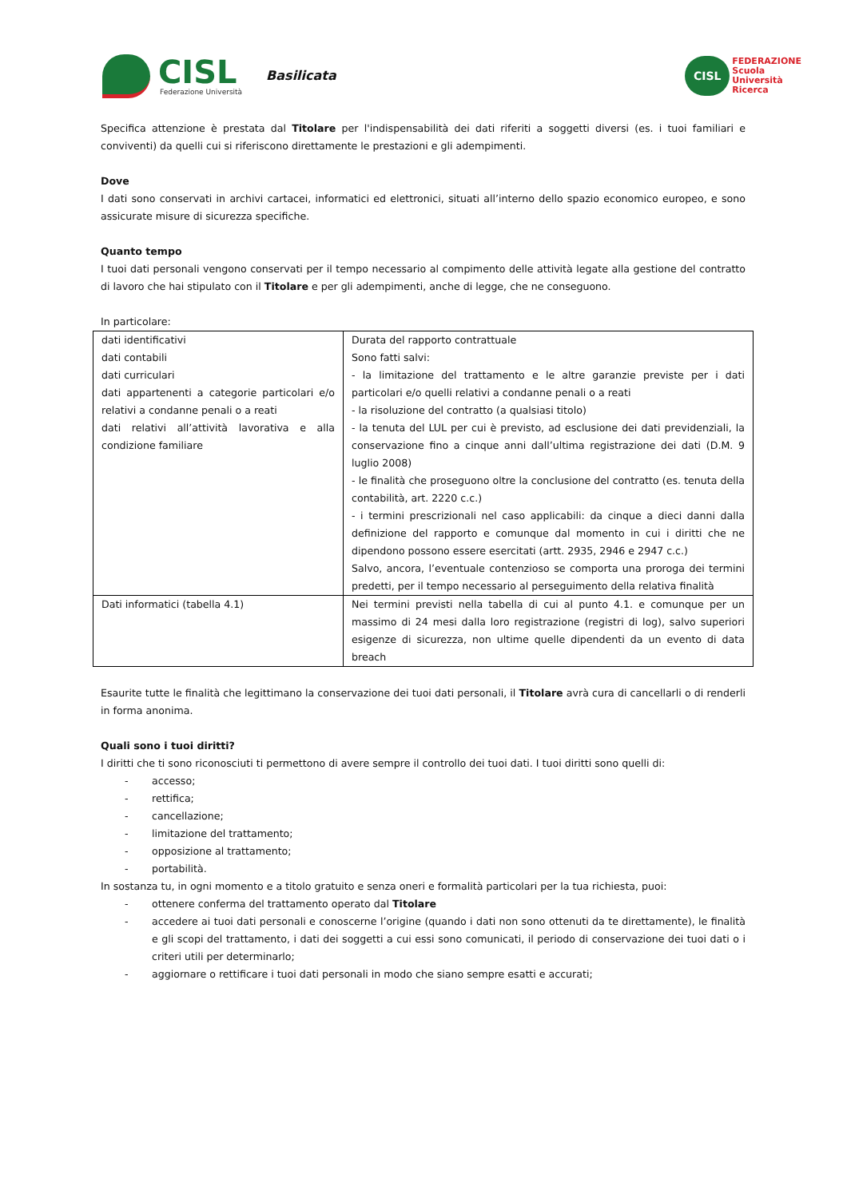CISL
Federazione Università
Basilicata
CISL
FEDERAZIONE
Scuola
Università
Ricerca
Specifica attenzione è prestata dal Titolare per l'indispensabilità dei dati riferiti a soggetti diversi (es. i tuoi familiari e conviventi) da quelli cui si riferiscono direttamente le prestazioni e gli adempimenti.
Dove
I dati sono conservati in archivi cartacei, informatici ed elettronici, situati all’interno dello spazio economico europeo, e sono assicurate misure di sicurezza specifiche.
Quanto tempo
I tuoi dati personali vengono conservati per il tempo necessario al compimento delle attività legate alla gestione del contratto di lavoro che hai stipulato con il Titolare e per gli adempimenti, anche di legge, che ne conseguono.
In particolare:
| dati identificativi dati contabili dati curriculari dati appartenenti a categorie particolari e/o relativi a condanne penali o a reati dati relativi all’attività lavorativa e alla condizione familiare | Durata del rapporto contrattuale Sono fatti salvi: - la limitazione del trattamento e le altre garanzie previste per i dati particolari e/o quelli relativi a condanne penali o a reati - la risoluzione del contratto (a qualsiasi titolo) - la tenuta del LUL per cui è previsto, ad esclusione dei dati previdenziali, la conservazione fino a cinque anni dall’ultima registrazione dei dati (D.M. 9 luglio 2008) - le finalità che proseguono oltre la conclusione del contratto (es. tenuta della contabilità, art. 2220 c.c.) - i termini prescrizionali nel caso applicabili: da cinque a dieci danni dalla definizione del rapporto e comunque dal momento in cui i diritti che ne dipendono possono essere esercitati (artt. 2935, 2946 e 2947 c.c.) Salvo, ancora, l’eventuale contenzioso se comporta una proroga dei termini predetti, per il tempo necessario al perseguimento della relativa finalità |
| Dati informatici (tabella 4.1) | Nei termini previsti nella tabella di cui al punto 4.1. e comunque per un massimo di 24 mesi dalla loro registrazione (registri di log), salvo superiori esigenze di sicurezza, non ultime quelle dipendenti da un evento di data breach |
Esaurite tutte le finalità che legittimano la conservazione dei tuoi dati personali, il Titolare avrà cura di cancellarli o di renderli in forma anonima.
Quali sono i tuoi diritti?
I diritti che ti sono riconosciuti ti permettono di avere sempre il controllo dei tuoi dati. I tuoi diritti sono quelli di:
- accesso;
- rettifica;
- cancellazione;
- limitazione del trattamento;
- opposizione al trattamento;
- portabilità.
In sostanza tu, in ogni momento e a titolo gratuito e senza oneri e formalità particolari per la tua richiesta, puoi:
- ottenere conferma del trattamento operato dal Titolare
- accedere ai tuoi dati personali e conoscerne l’origine (quando i dati non sono ottenuti da te direttamente), le finalità e gli scopi del trattamento, i dati dei soggetti a cui essi sono comunicati, il periodo di conservazione dei tuoi dati o i criteri utili per determinarlo;
- aggiornare o rettificare i tuoi dati personali in modo che siano sempre esatti e accurati;